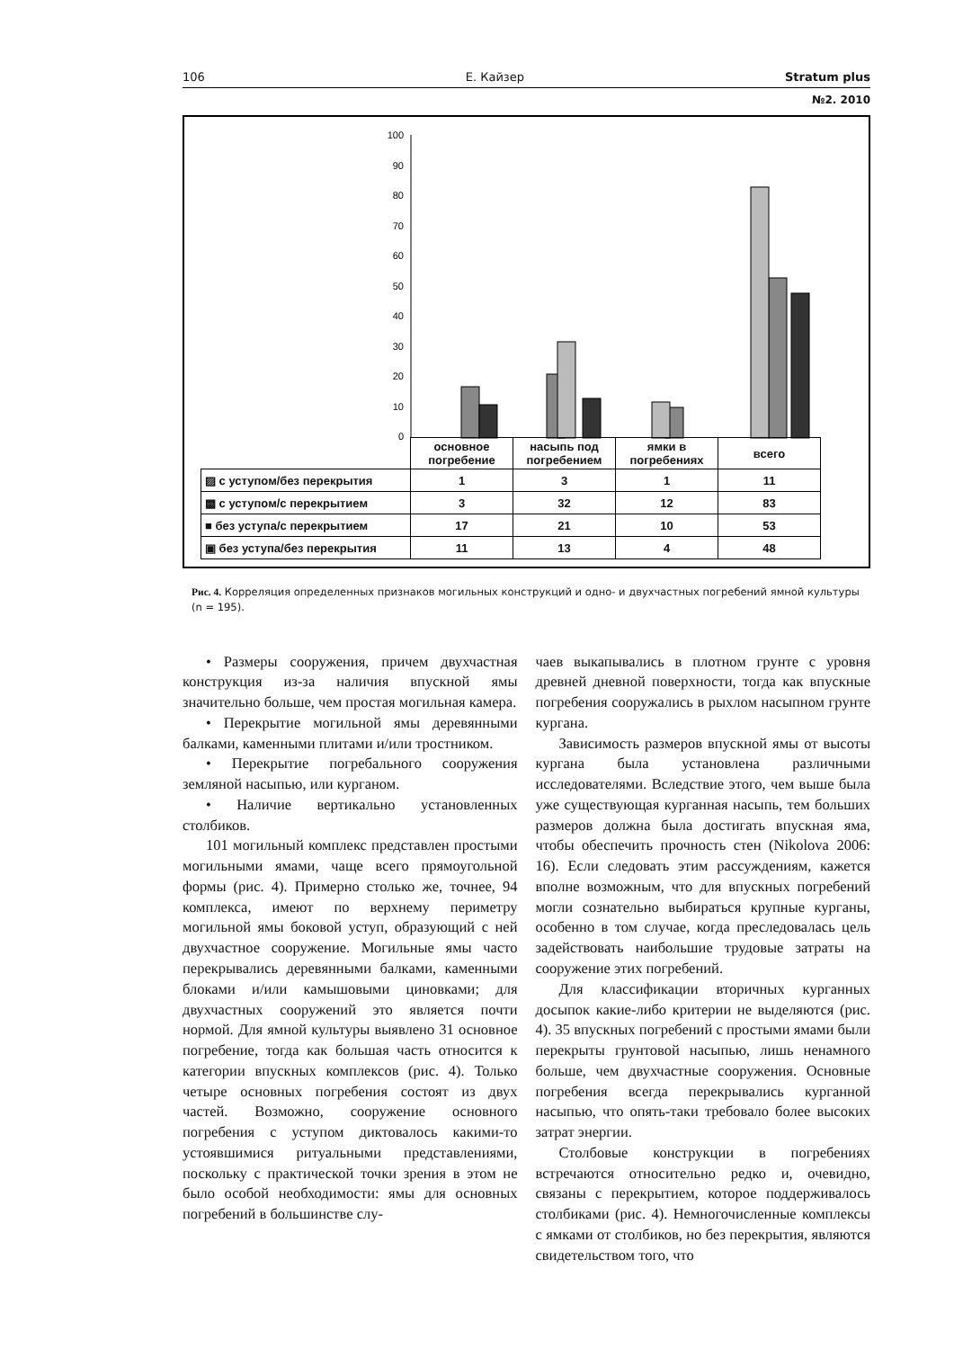106 Е. Кайзер Stratum plus
№2. 2010
100
90
80
70
60
50
40
30
20
10
0
| | основное погребение | насыпь под погребением | ямки в погребениях | всего |
| ▨ с уступом/без перекрытия | 1 | 3 | 1 | 11 |
| ▩ с уступом/с перекрытием | 3 | 32 | 12 | 83 |
| ■ без уступа/с перекрытием | 17 | 21 | 10 | 53 |
| ▣ без уступа/без перекрытия | 11 | 13 | 4 | 48 |
Рис. 4. Корреляция определенных признаков могильных конструкций и одно- и двухчастных погребений ямной культуры (n = 195).
• Размеры сооружения, причем двухчастная конструкция из-за наличия впускной ямы значительно больше, чем простая могильная камера.
• Перекрытие могильной ямы деревянными балками, каменными плитами и/или тростником.
• Перекрытие погребального сооружения земляной насыпью, или курганом.
• Наличие вертикально установленных столбиков.
101 могильный комплекс представлен простыми могильными ямами, чаще всего прямоугольной формы (рис. 4). Примерно столько же, точнее, 94 комплекса, имеют по верхнему периметру могильной ямы боковой уступ, образующий с ней двухчастное сооружение. Могильные ямы часто перекрывались деревянными балками, каменными блоками и/или камышовыми циновками; для двухчастных сооружений это является почти нормой. Для ямной культуры выявлено 31 основное погребение, тогда как большая часть относится к категории впускных комплексов (рис. 4). Только четыре основных погребения состоят из двух частей. Возможно, сооружение основного погребения с уступом диктовалось какими-то устоявшимися ритуальными представлениями, поскольку с практической точки зрения в этом не было особой необходимости: ямы для основных погребений в большинстве слу-
чаев выкапывались в плотном грунте с уровня древней дневной поверхности, тогда как впускные погребения сооружались в рыхлом насыпном грунте кургана.
Зависимость размеров впускной ямы от высоты кургана была установлена различными исследователями. Вследствие этого, чем выше была уже существующая курганная насыпь, тем больших размеров должна была достигать впускная яма, чтобы обеспечить прочность стен (Nikolova 2006: 16). Если следовать этим рассуждениям, кажется вполне возможным, что для впускных погребений могли сознательно выбираться крупные курганы, особенно в том случае, когда преследовалась цель задействовать наибольшие трудовые затраты на сооружение этих погребений.
Для классификации вторичных курганных досыпок какие-либо критерии не выделяются (рис. 4). 35 впускных погребений с простыми ямами были перекрыты грунтовой насыпью, лишь ненамного больше, чем двухчастные сооружения. Основные погребения всегда перекрывались курганной насыпью, что опять-таки требовало более высоких затрат энергии.
Столбовые конструкции в погребениях встречаются относительно редко и, очевидно, связаны с перекрытием, которое поддерживалось столбиками (рис. 4). Немногочисленные комплексы с ямками от столбиков, но без перекрытия, являются свидетельством того, что